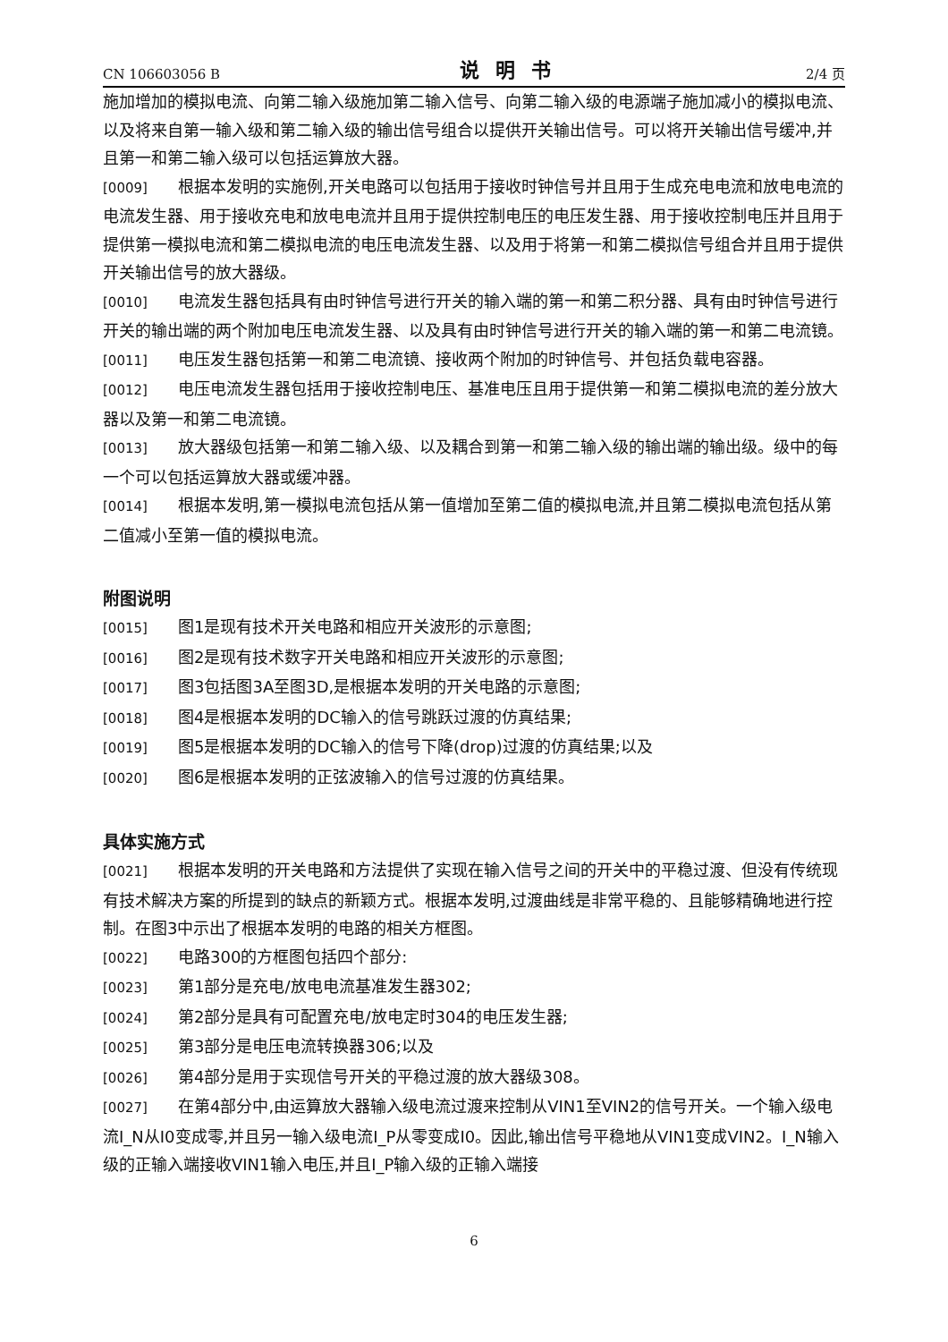CN 106603056 B 说明书 2/4 页
施加增加的模拟电流、向第二输入级施加第二输入信号、向第二输入级的电源端子施加减小的模拟电流、以及将来自第一输入级和第二输入级的输出信号组合以提供开关输出信号。可以将开关输出信号缓冲,并且第一和第二输入级可以包括运算放大器。
[0009] 根据本发明的实施例,开关电路可以包括用于接收时钟信号并且用于生成充电电流和放电电流的电流发生器、用于接收充电和放电电流并且用于提供控制电压的电压发生器、用于接收控制电压并且用于提供第一模拟电流和第二模拟电流的电压电流发生器、以及用于将第一和第二模拟信号组合并且用于提供开关输出信号的放大器级。
[0010] 电流发生器包括具有由时钟信号进行开关的输入端的第一和第二积分器、具有由时钟信号进行开关的输出端的两个附加电压电流发生器、以及具有由时钟信号进行开关的输入端的第一和第二电流镜。
[0011] 电压发生器包括第一和第二电流镜、接收两个附加的时钟信号、并包括负载电容器。
[0012] 电压电流发生器包括用于接收控制电压、基准电压且用于提供第一和第二模拟电流的差分放大器以及第一和第二电流镜。
[0013] 放大器级包括第一和第二输入级、以及耦合到第一和第二输入级的输出端的输出级。级中的每一个可以包括运算放大器或缓冲器。
[0014] 根据本发明,第一模拟电流包括从第一值增加至第二值的模拟电流,并且第二模拟电流包括从第二值减小至第一值的模拟电流。
附图说明
[0015] 图1是现有技术开关电路和相应开关波形的示意图;
[0016] 图2是现有技术数字开关电路和相应开关波形的示意图;
[0017] 图3包括图3A至图3D,是根据本发明的开关电路的示意图;
[0018] 图4是根据本发明的DC输入的信号跳跃过渡的仿真结果;
[0019] 图5是根据本发明的DC输入的信号下降(drop)过渡的仿真结果;以及
[0020] 图6是根据本发明的正弦波输入的信号过渡的仿真结果。
具体实施方式
[0021] 根据本发明的开关电路和方法提供了实现在输入信号之间的开关中的平稳过渡、但没有传统现有技术解决方案的所提到的缺点的新颖方式。根据本发明,过渡曲线是非常平稳的、且能够精确地进行控制。在图3中示出了根据本发明的电路的相关方框图。
[0022] 电路300的方框图包括四个部分:
[0023] 第1部分是充电/放电电流基准发生器302;
[0024] 第2部分是具有可配置充电/放电定时304的电压发生器;
[0025] 第3部分是电压电流转换器306;以及
[0026] 第4部分是用于实现信号开关的平稳过渡的放大器级308。
[0027] 在第4部分中,由运算放大器输入级电流过渡来控制从VIN1至VIN2的信号开关。一个输入级电流I_N从I0变成零,并且另一输入级电流I_P从零变成I0。因此,输出信号平稳地从VIN1变成VIN2。I_N输入级的正输入端接收VIN1输入电压,并且I_P输入级的正输入端接
6